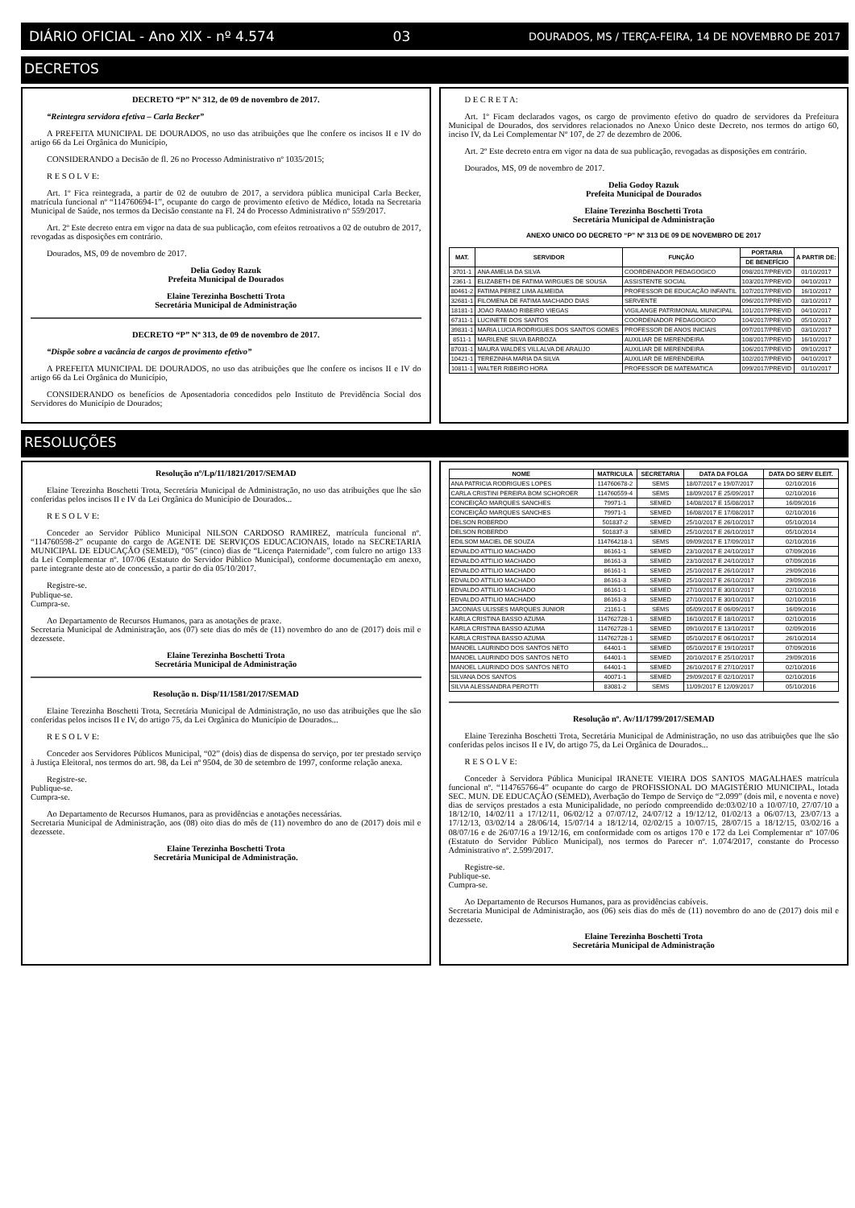DIÁRIO OFICIAL - Ano XIX - nº 4.574 03 DOURADOS, MS / TERÇA-FEIRA, 14 DE NOVEMBRO DE 2017
DECRETOS
DECRETO “P” Nº 312, de 09 de novembro de 2017.
“Reintegra servidora efetiva – Carla Becker”
A PREFEITA MUNICIPAL DE DOURADOS, no uso das atribuições que lhe confere os incisos II e IV do artigo 66 da Lei Orgânica do Município,
CONSIDERANDO a Decisão de fl. 26 no Processo Administrativo nº 1035/2015;
R E S O L V E:
Art. 1º Fica reintegrada, a partir de 02 de outubro de 2017, a servidora pública municipal Carla Becker, matrícula funcional nº “114760694-1”, ocupante do cargo de provimento efetivo de Médico, lotada na Secretaria Municipal de Saúde, nos termos da Decisão constante na Fl. 24 do Processo Administrativo nº 559/2017.
Art. 2º Este decreto entra em vigor na data de sua publicação, com efeitos retroativos a 02 de outubro de 2017, revogadas as disposições em contrário.
Dourados, MS, 09 de novembro de 2017.
Delia Godoy Razuk
Prefeita Municipal de Dourados
Elaine Terezinha Boschetti Trota
Secretária Municipal de Administração
DECRETO “P” Nº 313, de 09 de novembro de 2017.
“Dispõe sobre a vacância de cargos de provimento efetivo”
A PREFEITA MUNICIPAL DE DOURADOS, no uso das atribuições que lhe confere os incisos II e IV do artigo 66 da Lei Orgânica do Município,
CONSIDERANDO os benefícios de Aposentadoria concedidos pelo Instituto de Previdência Social dos Servidores do Município de Dourados;
D E C R E T A:
Art. 1º Ficam declarados vagos, os cargo de provimento efetivo do quadro de servidores da Prefeitura Municipal de Dourados, dos servidores relacionados no Anexo Único deste Decreto, nos termos do artigo 60, inciso IV, da Lei Complementar Nº 107, de 27 de dezembro de 2006.
Art. 2º Este decreto entra em vigor na data de sua publicação, revogadas as disposições em contrário.
Dourados, MS, 09 de novembro de 2017.
Delia Godoy Razuk
Prefeita Municipal de Dourados
Elaine Terezinha Boschetti Trota
Secretária Municipal de Administração
ANEXO UNICO DO DECRETO “P” Nº 313 DE 09 DE NOVEMBRO DE 2017
| MAT. | SERVIDOR | FUNÇÃO | PORTARIA | A PARTIR DE: |
| --- | --- | --- | --- | --- |
| | | | DE BENEFÍCIO | |
| 3701-1 | ANA AMELIA DA SILVA | COORDENADOR PEDAGOGICO | 098/2017/PREVID | 01/10/2017 |
| 2361-1 | ELIZABETH DE FATIMA WIRGUES DE SOUSA | ASSISTENTE SOCIAL | 103/2017/PREVID | 04/10/2017 |
| 80461-2 | FATIMA PEREZ LIMA ALMEIDA | PROFESSOR DE EDUCAÇÃO INFANTIL | 107/2017/PREVID | 16/10/2017 |
| 32681-1 | FILOMENA DE FATIMA MACHADO DIAS | SERVENTE | 096/2017/PREVID | 03/10/2017 |
| 18181-1 | JOAO RAMAO RIBEIRO VIEGAS | VIGILANGE PATRIMONIAL MUNICIPAL | 101/2017/PREVID | 04/10/2017 |
| 67311-1 | LUCINETE DOS SANTOS | COORDENADOR PEDAGOGICO | 104/2017/PREVID | 05/10/2017 |
| 39831-1 | MARIA LUCIA RODRIGUES DOS SANTOS GOMES | PROFESSOR DE ANOS INICIAIS | 097/2017/PREVID | 03/10/2017 |
| 8511-1 | MARILENE SILVA BARBOZA | AUXILIAR DE MERENDEIRA | 108/2017/PREVID | 16/10/2017 |
| 87031-1 | MAURA WALDES VILLALVA DE ARAUJO | AUXILIAR DE MERENDEIRA | 106/2017/PREVID | 09/10/2017 |
| 10421-1 | TEREZINHA MARIA DA SILVA | AUXILIAR DE MERENDEIRA | 102/2017/PREVID | 04/10/2017 |
| 10811-1 | WALTER RIBEIRO HORA | PROFESSOR DE MATEMATICA | 099/2017/PREVID | 01/10/2017 |
RESOLUÇÕES
Resolução nº/Lp/11/1821/2017/SEMAD
Elaine Terezinha Boschetti Trota, Secretária Municipal de Administração, no uso das atribuições que lhe são conferidas pelos incisos II e IV da Lei Orgânica do Município de Dourados...
R E S O L V E:
Conceder ao Servidor Público Municipal NILSON CARDOSO RAMIREZ, matrícula funcional nº. “114760598-2” ocupante do cargo de AGENTE DE SERVIÇOS EDUCACIONAIS, lotado na SECRETARIA MUNICIPAL DE EDUCAÇÃO (SEMED), “05” (cinco) dias de “Licença Paternidade”, com fulcro no artigo 133 da Lei Complementar nº. 107/06 (Estatuto do Servidor Público Municipal), conforme documentação em anexo, parte integrante deste ato de concessão, a partir do dia 05/10/2017.
Registre-se.
Publique-se.
Cumpra-se.
Ao Departamento de Recursos Humanos, para as anotações de praxe.
Secretaria Municipal de Administração, aos (07) sete dias do mês de (11) novembro do ano de (2017) dois mil e dezessete.
Elaine Terezinha Boschetti Trota
Secretária Municipal de Administração
Resolução n. Disp/11/1581/2017/SEMAD
Elaine Terezinha Boschetti Trota, Secretária Municipal de Administração, no uso das atribuições que lhe são conferidas pelos incisos II e IV, do artigo 75, da Lei Orgânica do Município de Dourados...
R E S O L V E:
Conceder aos Servidores Públicos Municipal, “02” (dois) dias de dispensa do serviço, por ter prestado serviço à Justiça Eleitoral, nos termos do art. 98, da Lei nº 9504, de 30 de setembro de 1997, conforme relação anexa.
Registre-se.
Publique-se.
Cumpra-se.
Ao Departamento de Recursos Humanos, para as providências e anotações necessárias.
Secretaria Municipal de Administração, aos (08) oito dias do mês de (11) novembro do ano de (2017) dois mil e dezessete.
Elaine Terezinha Boschetti Trota
Secretária Municipal de Administração.
| NOME | MATRICULA | SECRETARIA | DATA DA FOLGA | DATA DO SERV ELEIT. |
| --- | --- | --- | --- | --- |
| ANA PATRICIA RODRIGUES LOPES | 114760678-2 | SEMS | 18/07/2017 e 19/07/2017 | 02/10/2016 |
| CARLA CRISTINI PEREIRA BOM SCHOROER | 114760559-4 | SEMS | 18/09/2017 E 25/09/2017 | 02/10/2016 |
| CONCEIÇÃO MARQUES SANCHES | 79971-1 | SEMED | 14/08/2017 E 15/08/2017 | 16/09/2016 |
| CONCEIÇÃO MARQUES SANCHES | 79971-1 | SEMED | 16/08/2017 E 17/08/2017 | 02/10/2016 |
| DELSON ROBERDO | 501837-2 | SEMED | 25/10/2017 E 26/10/2017 | 05/10/2014 |
| DELSON ROBERDO | 501837-3 | SEMED | 25/10/2017 E 26/10/2017 | 05/10/2014 |
| EDILSOM MACIEL DE SOUZA | 114764218-1 | SEMS | 09/09/2017 E 17/09/2017 | 02/10/2016 |
| EDVALDO ATTILIO MACHADO | 86161-1 | SEMED | 23/10/2017 E 24/10/2017 | 07/09/2016 |
| EDVALDO ATTILIO MACHADO | 86161-3 | SEMED | 23/10/2017 E 24/10/2017 | 07/09/2016 |
| EDVALDO ATTILIO MACHADO | 86161-1 | SEMED | 25/10/2017 E 26/10/2017 | 29/09/2016 |
| EDVALDO ATTILIO MACHADO | 86161-3 | SEMED | 25/10/2017 E 26/10/2017 | 29/09/2016 |
| EDVALDO ATTILIO MACHADO | 86161-1 | SEMED | 27/10/2017 E 30/10/2017 | 02/10/2016 |
| EDVALDO ATTILIO MACHADO | 86161-3 | SEMED | 27/10/2017 E 30/10/2017 | 02/10/2016 |
| JACONIAS ULISSES MARQUES JUNIOR | 21161-1 | SEMS | 05/09/2017 E 06/09/2017 | 16/09/2016 |
| KARLA CRISTINA BASSO AZUMA | 114762728-1 | SEMED | 16/10/2017 E 18/10/2017 | 02/10/2016 |
| KARLA CRISTINA BASSO AZUMA | 114762728-1 | SEMED | 09/10/2017 E 13/10/2017 | 02/09/2016 |
| KARLA CRISTINA BASSO AZUMA | 114762728-1 | SEMED | 05/10/2017 E 06/10/2017 | 26/10/2014 |
| MANOEL LAURINDO DOS SANTOS NETO | 64401-1 | SEMED | 05/10/2017 E 19/10/2017 | 07/09/2016 |
| MANOEL LAURINDO DOS SANTOS NETO | 64401-1 | SEMED | 20/10/2017 E 25/10/2017 | 29/09/2016 |
| MANOEL LAURINDO DOS SANTOS NETO | 64401-1 | SEMED | 26/10/2017 E 27/10/2017 | 02/10/2016 |
| SILVANA DOS SANTOS | 40071-1 | SEMED | 29/09/2017 E 02/10/2017 | 02/10/2016 |
| SILVIA ALESSANDRA PEROTTI | 83081-2 | SEMS | 11/09/2017 E 12/09/2017 | 05/10/2016 |
Resolução nº. Av/11/1799/2017/SEMAD
Elaine Terezinha Boschetti Trota, Secretária Municipal de Administração, no uso das atribuições que lhe são conferidas pelos incisos II e IV, do artigo 75, da Lei Orgânica de Dourados...
R E S O L V E:
Conceder à Servidora Pública Municipal IRANETE VIEIRA DOS SANTOS MAGALHAES matrícula funcional nº. “114765766-4” ocupante do cargo de PROFISSIONAL DO MAGISTÉRIO MUNICIPAL, lotada SEC. MUN. DE EDUCAÇÃO (SEMED), Averbação do Tempo de Serviço de “2.099” (dois mil, e noventa e nove) dias de serviços prestados a esta Municipalidade, no período compreendido de:03/02/10 a 10/07/10, 27/07/10 a 18/12/10, 14/02/11 a 17/12/11, 06/02/12 a 07/07/12, 24/07/12 a 19/12/12, 01/02/13 a 06/07/13, 23/07/13 a 17/12/13, 03/02/14 a 28/06/14, 15/07/14 a 18/12/14, 02/02/15 a 10/07/15, 28/07/15 a 18/12/15, 03/02/16 a 08/07/16 e de 26/07/16 a 19/12/16, em conformidade com os artigos 170 e 172 da Lei Complementar nº 107/06 (Estatuto do Servidor Público Municipal), nos termos do Parecer nº. 1.074/2017, constante do Processo Administrativo nº. 2.599/2017.
Registre-se.
Publique-se.
Cumpra-se.
Ao Departamento de Recursos Humanos, para as providências cabíveis.
Secretaria Municipal de Administração, aos (06) seis dias do mês de (11) novembro do ano de (2017) dois mil e dezessete.
Elaine Terezinha Boschetti Trota
Secretária Municipal de Administração